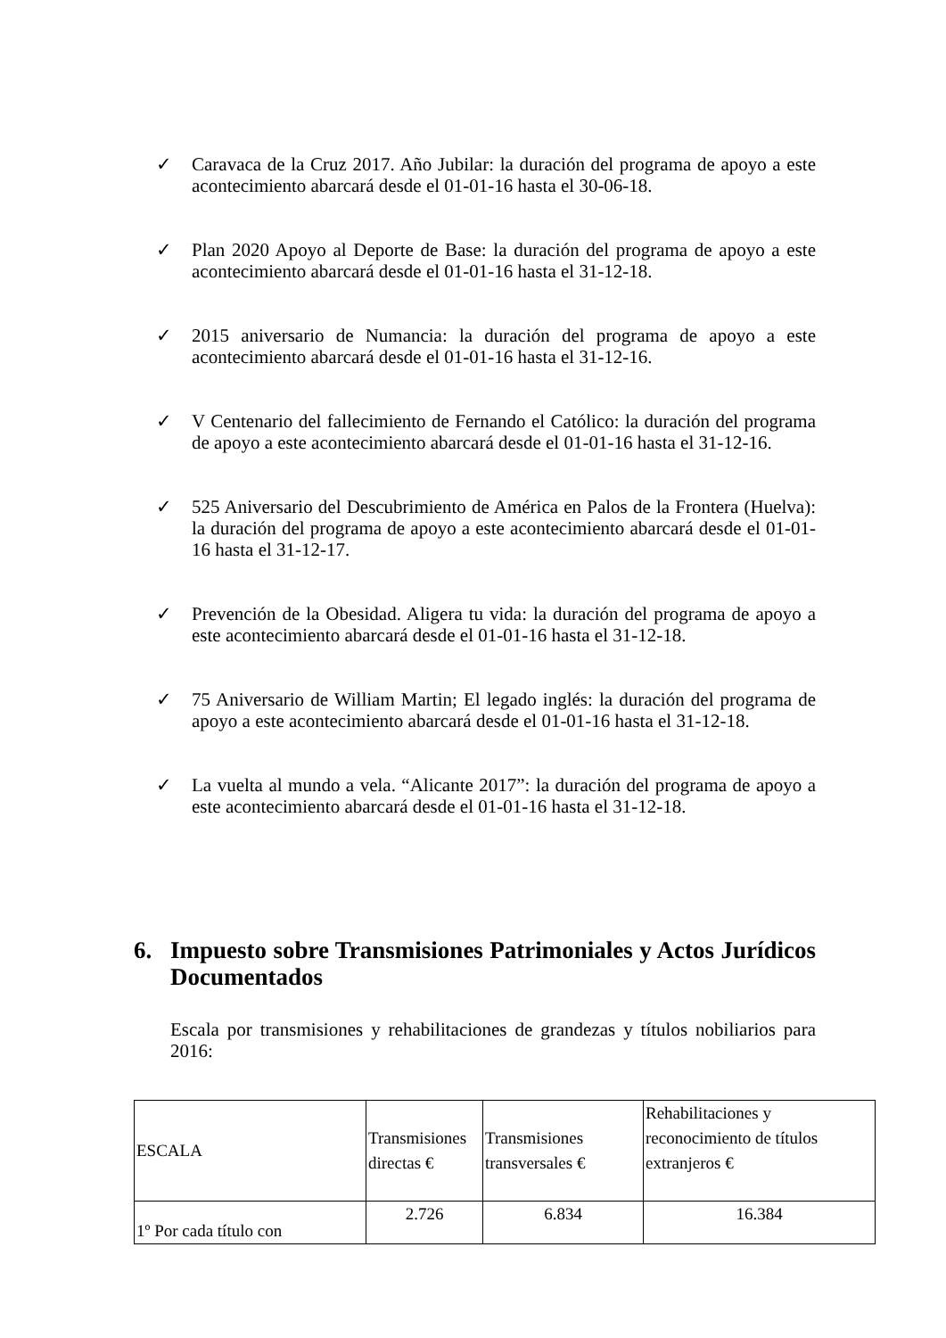✓ Caravaca de la Cruz 2017. Año Jubilar: la duración del programa de apoyo a este acontecimiento abarcará desde el 01-01-16 hasta el 30-06-18.
✓ Plan 2020 Apoyo al Deporte de Base: la duración del programa de apoyo a este acontecimiento abarcará desde el 01-01-16 hasta el 31-12-18.
✓ 2015 aniversario de Numancia: la duración del programa de apoyo a este acontecimiento abarcará desde el 01-01-16 hasta el 31-12-16.
✓ V Centenario del fallecimiento de Fernando el Católico: la duración del programa de apoyo a este acontecimiento abarcará desde el 01-01-16 hasta el 31-12-16.
✓ 525 Aniversario del Descubrimiento de América en Palos de la Frontera (Huelva): la duración del programa de apoyo a este acontecimiento abarcará desde el 01-01-16 hasta el 31-12-17.
✓ Prevención de la Obesidad. Aligera tu vida: la duración del programa de apoyo a este acontecimiento abarcará desde el 01-01-16 hasta el 31-12-18.
✓ 75 Aniversario de William Martin; El legado inglés: la duración del programa de apoyo a este acontecimiento abarcará desde el 01-01-16 hasta el 31-12-18.
✓ La vuelta al mundo a vela. “Alicante 2017”: la duración del programa de apoyo a este acontecimiento abarcará desde el 01-01-16 hasta el 31-12-18.
6. Impuesto sobre Transmisiones Patrimoniales y Actos Jurídicos Documentados
Escala por transmisiones y rehabilitaciones de grandezas y títulos nobiliarios para 2016:
| ESCALA | Transmisiones directas € | Transmisiones transversales € | Rehabilitaciones y reconocimiento de títulos extranjeros € |
| --- | --- | --- | --- |
| 1º Por cada título con | 2.726 | 6.834 | 16.384 |